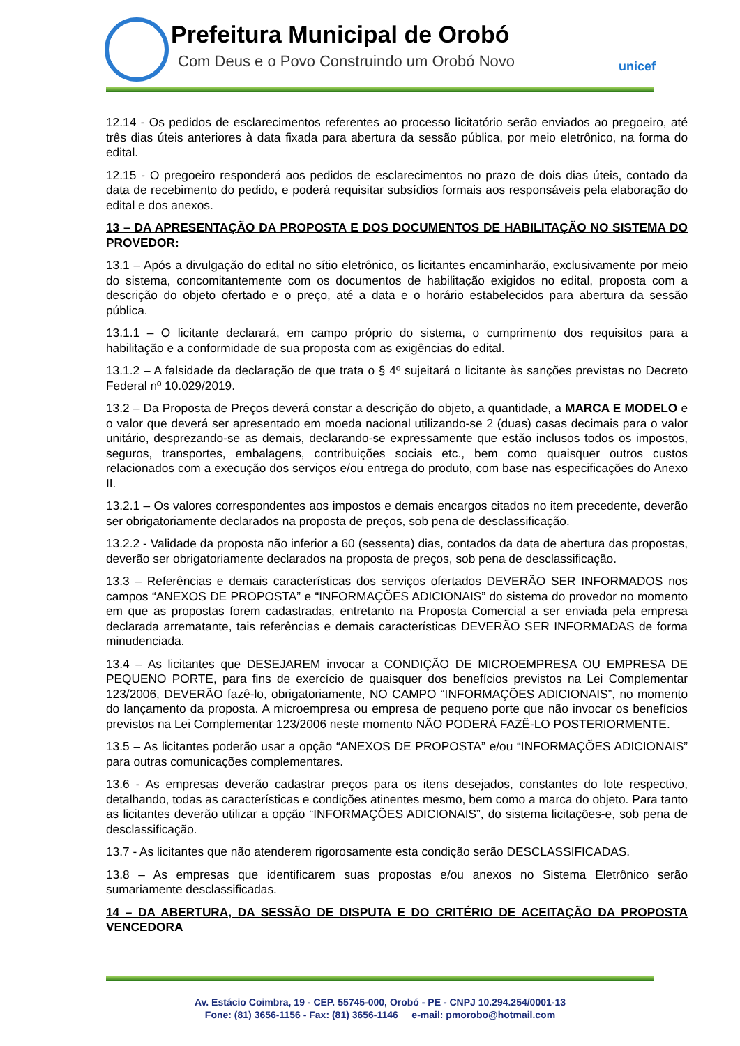Prefeitura Municipal de Orobó
Com Deus e o Povo Construindo um Orobó Novo
unicef
12.14 - Os pedidos de esclarecimentos referentes ao processo licitatório serão enviados ao pregoeiro, até três dias úteis anteriores à data fixada para abertura da sessão pública, por meio eletrônico, na forma do edital.
12.15 - O pregoeiro responderá aos pedidos de esclarecimentos no prazo de dois dias úteis, contado da data de recebimento do pedido, e poderá requisitar subsídios formais aos responsáveis pela elaboração do edital e dos anexos.
13 – DA APRESENTAÇÃO DA PROPOSTA E DOS DOCUMENTOS DE HABILITAÇÃO NO SISTEMA DO PROVEDOR:
13.1 – Após a divulgação do edital no sítio eletrônico, os licitantes encaminharão, exclusivamente por meio do sistema, concomitantemente com os documentos de habilitação exigidos no edital, proposta com a descrição do objeto ofertado e o preço, até a data e o horário estabelecidos para abertura da sessão pública.
13.1.1 – O licitante declarará, em campo próprio do sistema, o cumprimento dos requisitos para a habilitação e a conformidade de sua proposta com as exigências do edital.
13.1.2 – A falsidade da declaração de que trata o § 4º sujeitará o licitante às sanções previstas no Decreto Federal nº 10.029/2019.
13.2 – Da Proposta de Preços deverá constar a descrição do objeto, a quantidade, a MARCA E MODELO e o valor que deverá ser apresentado em moeda nacional utilizando-se 2 (duas) casas decimais para o valor unitário, desprezando-se as demais, declarando-se expressamente que estão inclusos todos os impostos, seguros, transportes, embalagens, contribuições sociais etc., bem como quaisquer outros custos relacionados com a execução dos serviços e/ou entrega do produto, com base nas especificações do Anexo II.
13.2.1 – Os valores correspondentes aos impostos e demais encargos citados no item precedente, deverão ser obrigatoriamente declarados na proposta de preços, sob pena de desclassificação.
13.2.2 - Validade da proposta não inferior a 60 (sessenta) dias, contados da data de abertura das propostas, deverão ser obrigatoriamente declarados na proposta de preços, sob pena de desclassificação.
13.3 – Referências e demais características dos serviços ofertados DEVERÃO SER INFORMADOS nos campos “ANEXOS DE PROPOSTA” e “INFORMAÇÕES ADICIONAIS” do sistema do provedor no momento em que as propostas forem cadastradas, entretanto na Proposta Comercial a ser enviada pela empresa declarada arrematante, tais referências e demais características DEVERÃO SER INFORMADAS de forma minudenciada.
13.4 – As licitantes que DESEJAREM invocar a CONDIÇÃO DE MICROEMPRESA OU EMPRESA DE PEQUENO PORTE, para fins de exercício de quaisquer dos benefícios previstos na Lei Complementar 123/2006, DEVERÃO fazê-lo, obrigatoriamente, NO CAMPO “INFORMAÇÕES ADICIONAIS”, no momento do lançamento da proposta. A microempresa ou empresa de pequeno porte que não invocar os benefícios previstos na Lei Complementar 123/2006 neste momento NÃO PODERÁ FAZÊ-LO POSTERIORMENTE.
13.5 – As licitantes poderão usar a opção “ANEXOS DE PROPOSTA” e/ou “INFORMAÇÕES ADICIONAIS” para outras comunicações complementares.
13.6 - As empresas deverão cadastrar preços para os itens desejados, constantes do lote respectivo, detalhando, todas as características e condições atinentes mesmo, bem como a marca do objeto. Para tanto as licitantes deverão utilizar a opção “INFORMAÇÕES ADICIONAIS”, do sistema licitações-e, sob pena de desclassificação.
13.7 - As licitantes que não atenderem rigorosamente esta condição serão DESCLASSIFICADAS.
13.8 – As empresas que identificarem suas propostas e/ou anexos no Sistema Eletrônico serão sumariamente desclassificadas.
14 – DA ABERTURA, DA SESSÃO DE DISPUTA E DO CRITÉRIO DE ACEITAÇÃO DA PROPOSTA VENCEDORA
Av. Estácio Coimbra, 19 - CEP. 55745-000, Orobó - PE - CNPJ 10.294.254/0001-13
Fone: (81) 3656-1156 - Fax: (81) 3656-1146 e-mail: pmorobo@hotmail.com